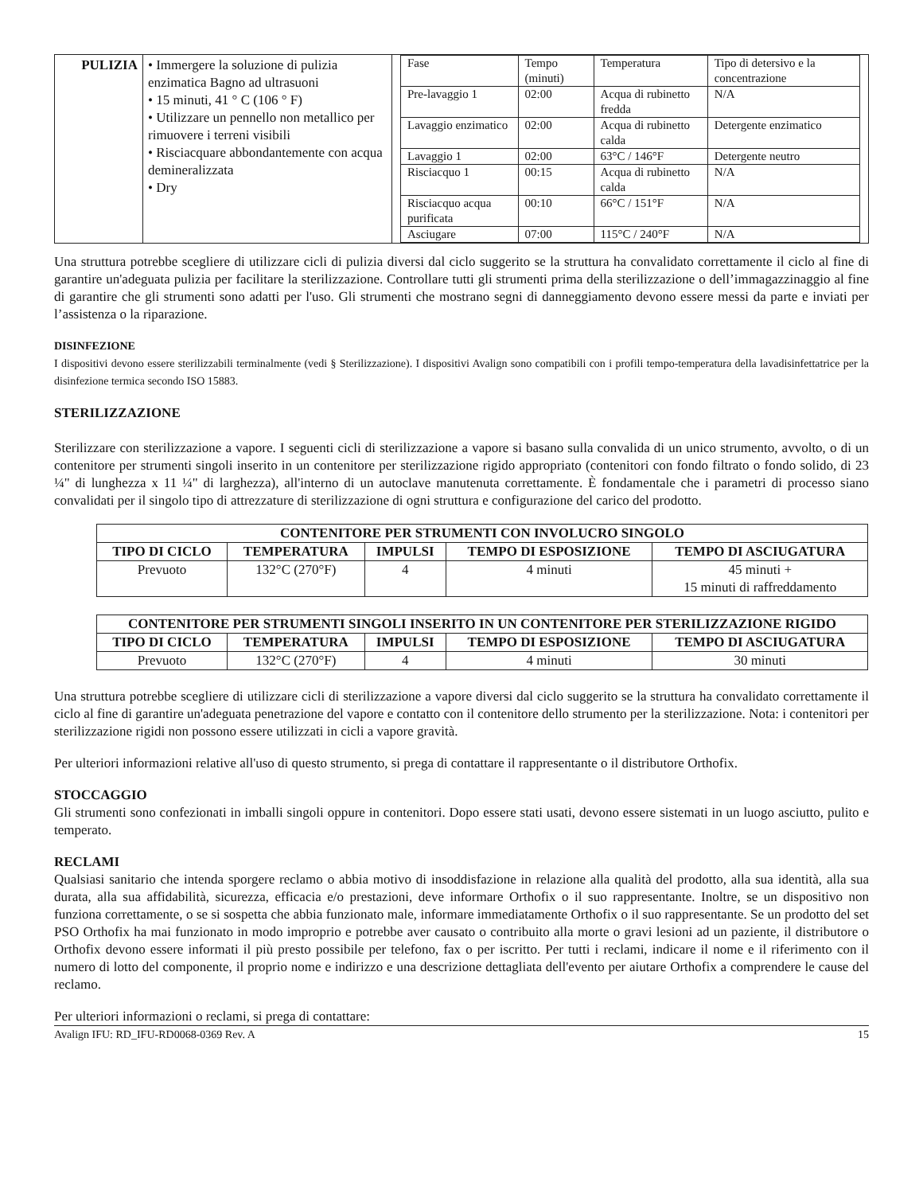| PULIZIA | • Immergere la soluzione di pulizia enzimatica Bagno ad ultrasuoni • 15 minuti, 41 ° C (106 ° F) • Utilizzare un pennello non metallico per rimuovere i terreni visibili • Risciacquare abbondantemente con acqua demineralizzata • Dry | / Fase / Tempo (minuti) / Temperatura / Tipo di detersivo e la concentrazione / / Pre-lavaggio 1 / 02:00 / Acqua di rubinetto fredda / N/A / / Lavaggio enzimatico / 02:00 / Acqua di rubinetto calda / Detergente enzimatico / / Lavaggio 1 / 02:00 / 63°C / 146°F / Detergente neutro / / Risciacquo 1 / 00:15 / Acqua di rubinetto calda / N/A / / Risciacquo acqua purificata / 00:10 / 66°C / 151°F / N/A / / Asciugare / 07:00 / 115°C / 240°F / N/A / |
Una struttura potrebbe scegliere di utilizzare cicli di pulizia diversi dal ciclo suggerito se la struttura ha convalidato correttamente il ciclo al fine di garantire un'adeguata pulizia per facilitare la sterilizzazione. Controllare tutti gli strumenti prima della sterilizzazione o dell’immagazzinaggio al fine di garantire che gli strumenti sono adatti per l'uso. Gli strumenti che mostrano segni di danneggiamento devono essere messi da parte e inviati per l’assistenza o la riparazione.
DISINFEZIONE
I dispositivi devono essere sterilizzabili terminalmente (vedi § Sterilizzazione). I dispositivi Avalign sono compatibili con i profili tempo-temperatura della lavadisinfettatrice per la disinfezione termica secondo ISO 15883.
STERILIZZAZIONE
Sterilizzare con sterilizzazione a vapore. I seguenti cicli di sterilizzazione a vapore si basano sulla convalida di un unico strumento, avvolto, o di un contenitore per strumenti singoli inserito in un contenitore per sterilizzazione rigido appropriato (contenitori con fondo filtrato o fondo solido, di 23 ¼" di lunghezza x 11 ¼" di larghezza), all'interno di un autoclave manutenuta correttamente. È fondamentale che i parametri di processo siano convalidati per il singolo tipo di attrezzature di sterilizzazione di ogni struttura e configurazione del carico del prodotto.
| CONTENITORE PER STRUMENTI CON INVOLUCRO SINGOLO | | | | |
| --- | --- | --- | --- | --- |
| TIPO DI CICLO | TEMPERATURA | IMPULSI | TEMPO DI ESPOSIZIONE | TEMPO DI ASCIUGATURA |
| Prevuoto | 132°C (270°F) | 4 | 4 minuti | 45 minuti + 15 minuti di raffreddamento |
| CONTENITORE PER STRUMENTI SINGOLI INSERITO IN UN CONTENITORE PER STERILIZZAZIONE RIGIDO | | | | |
| --- | --- | --- | --- | --- |
| TIPO DI CICLO | TEMPERATURA | IMPULSI | TEMPO DI ESPOSIZIONE | TEMPO DI ASCIUGATURA |
| Prevuoto | 132°C (270°F) | 4 | 4 minuti | 30 minuti |
Una struttura potrebbe scegliere di utilizzare cicli di sterilizzazione a vapore diversi dal ciclo suggerito se la struttura ha convalidato correttamente il ciclo al fine di garantire un'adeguata penetrazione del vapore e contatto con il contenitore dello strumento per la sterilizzazione. Nota: i contenitori per sterilizzazione rigidi non possono essere utilizzati in cicli a vapore gravità.
Per ulteriori informazioni relative all'uso di questo strumento, si prega di contattare il rappresentante o il distributore Orthofix.
STOCCAGGIO
Gli strumenti sono confezionati in imballi singoli oppure in contenitori. Dopo essere stati usati, devono essere sistemati in un luogo asciutto, pulito e temperato.
RECLAMI
Qualsiasi sanitario che intenda sporgere reclamo o abbia motivo di insoddisfazione in relazione alla qualità del prodotto, alla sua identità, alla sua durata, alla sua affidabilità, sicurezza, efficacia e/o prestazioni, deve informare Orthofix o il suo rappresentante. Inoltre, se un dispositivo non funziona correttamente, o se si sospetta che abbia funzionato male, informare immediatamente Orthofix o il suo rappresentante. Se un prodotto del set PSO Orthofix ha mai funzionato in modo improprio e potrebbe aver causato o contribuito alla morte o gravi lesioni ad un paziente, il distributore o Orthofix devono essere informati il più presto possibile per telefono, fax o per iscritto. Per tutti i reclami, indicare il nome e il riferimento con il numero di lotto del componente, il proprio nome e indirizzo e una descrizione dettagliata dell'evento per aiutare Orthofix a comprendere le cause del reclamo.
Per ulteriori informazioni o reclami, si prega di contattare:
Avalign IFU: RD_IFU-RD0068-0369 Rev. A 15